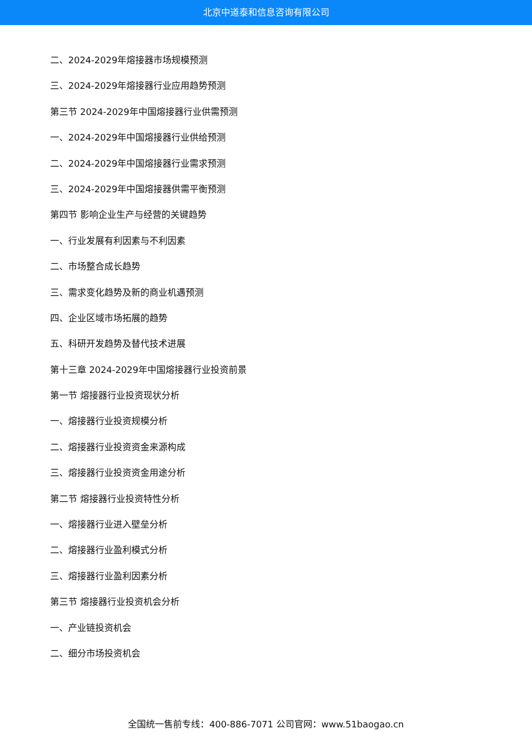北京中道泰和信息咨询有限公司
二、2024-2029年熔接器市场规模预测
三、2024-2029年熔接器行业应用趋势预测
第三节 2024-2029年中国熔接器行业供需预测
一、2024-2029年中国熔接器行业供给预测
二、2024-2029年中国熔接器行业需求预测
三、2024-2029年中国熔接器供需平衡预测
第四节 影响企业生产与经营的关键趋势
一、行业发展有利因素与不利因素
二、市场整合成长趋势
三、需求变化趋势及新的商业机遇预测
四、企业区域市场拓展的趋势
五、科研开发趋势及替代技术进展
第十三章 2024-2029年中国熔接器行业投资前景
第一节 熔接器行业投资现状分析
一、熔接器行业投资规模分析
二、熔接器行业投资资金来源构成
三、熔接器行业投资资金用途分析
第二节 熔接器行业投资特性分析
一、熔接器行业进入壁垒分析
二、熔接器行业盈利模式分析
三、熔接器行业盈利因素分析
第三节 熔接器行业投资机会分析
一、产业链投资机会
二、细分市场投资机会
全国统一售前专线：400-886-7071 公司官网：www.51baogao.cn